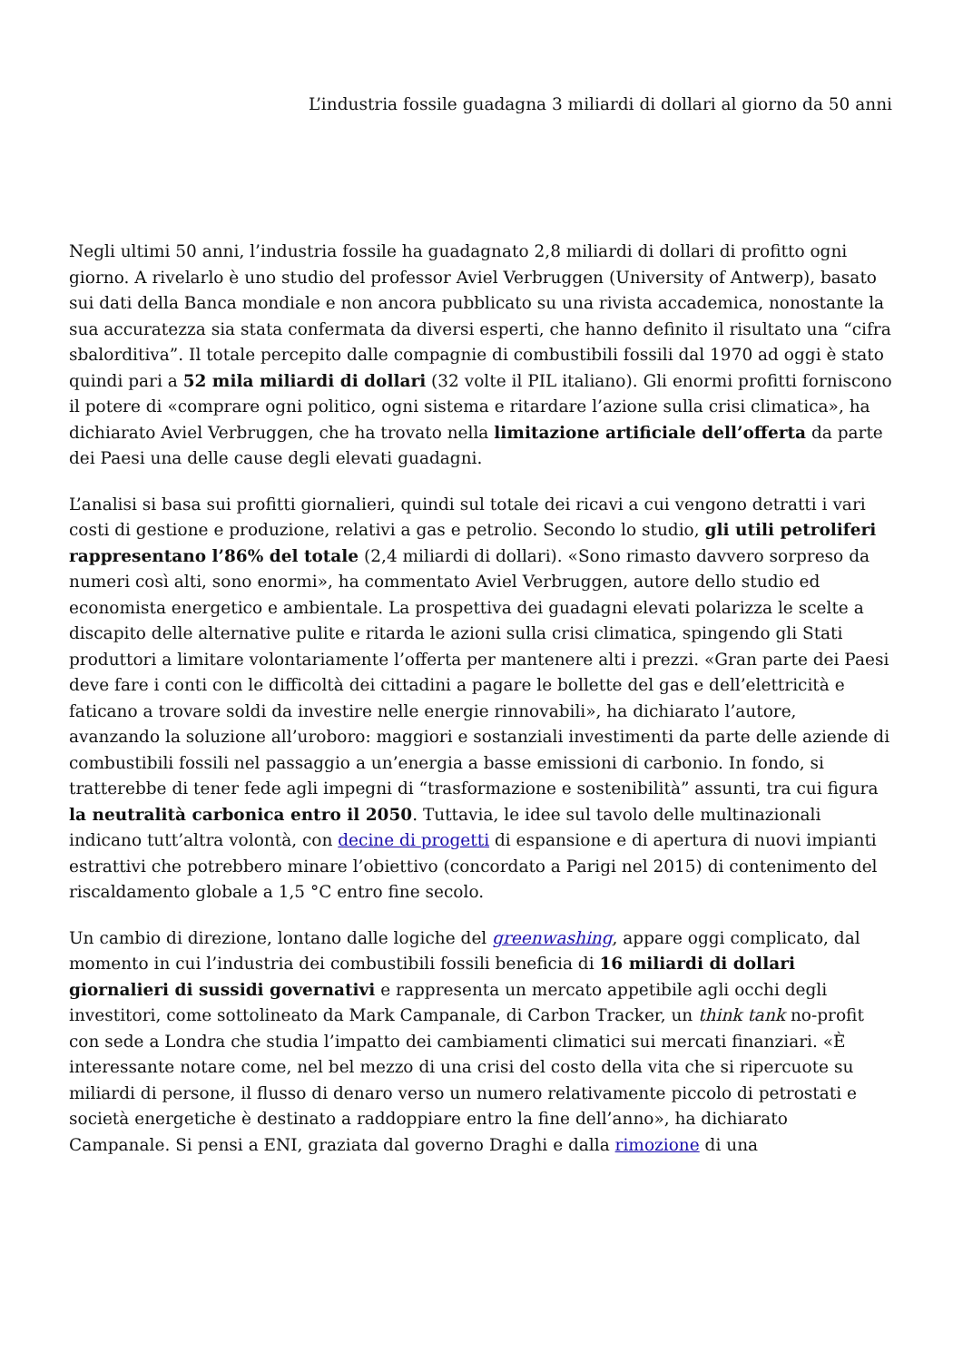L’industria fossile guadagna 3 miliardi di dollari al giorno da 50 anni
Negli ultimi 50 anni, l’industria fossile ha guadagnato 2,8 miliardi di dollari di profitto ogni giorno. A rivelarlo è uno studio del professor Aviel Verbruggen (University of Antwerp), basato sui dati della Banca mondiale e non ancora pubblicato su una rivista accademica, nonostante la sua accuratezza sia stata confermata da diversi esperti, che hanno definito il risultato una “cifra sbalorditiva”. Il totale percepito dalle compagnie di combustibili fossili dal 1970 ad oggi è stato quindi pari a 52 mila miliardi di dollari (32 volte il PIL italiano). Gli enormi profitti forniscono il potere di «comprare ogni politico, ogni sistema e ritardare l’azione sulla crisi climatica», ha dichiarato Aviel Verbruggen, che ha trovato nella limitazione artificiale dell’offerta da parte dei Paesi una delle cause degli elevati guadagni.
L’analisi si basa sui profitti giornalieri, quindi sul totale dei ricavi a cui vengono detratti i vari costi di gestione e produzione, relativi a gas e petrolio. Secondo lo studio, gli utili petroliferi rappresentano l’86% del totale (2,4 miliardi di dollari). «Sono rimasto davvero sorpreso da numeri così alti, sono enormi», ha commentato Aviel Verbruggen, autore dello studio ed economista energetico e ambientale. La prospettiva dei guadagni elevati polarizza le scelte a discapito delle alternative pulite e ritarda le azioni sulla crisi climatica, spingendo gli Stati produttori a limitare volontariamente l’offerta per mantenere alti i prezzi. «Gran parte dei Paesi deve fare i conti con le difficoltà dei cittadini a pagare le bollette del gas e dell’elettricità e faticano a trovare soldi da investire nelle energie rinnovabili», ha dichiarato l’autore, avanzando la soluzione all’uroboro: maggiori e sostanziali investimenti da parte delle aziende di combustibili fossili nel passaggio a un’energia a basse emissioni di carbonio. In fondo, si tratterebbe di tener fede agli impegni di “trasformazione e sostenibilità” assunti, tra cui figura la neutralità carbonica entro il 2050. Tuttavia, le idee sul tavolo delle multinazionali indicano tutt’altra volontà, con decine di progetti di espansione e di apertura di nuovi impianti estrattivi che potrebbero minare l’obiettivo (concordato a Parigi nel 2015) di contenimento del riscaldamento globale a 1,5 °C entro fine secolo.
Un cambio di direzione, lontano dalle logiche del greenwashing, appare oggi complicato, dal momento in cui l’industria dei combustibili fossili beneficia di 16 miliardi di dollari giornalieri di sussidi governativi e rappresenta un mercato appetibile agli occhi degli investitori, come sottolineato da Mark Campanale, di Carbon Tracker, un think tank no-profit con sede a Londra che studia l’impatto dei cambiamenti climatici sui mercati finanziari. «È interessante notare come, nel bel mezzo di una crisi del costo della vita che si ripercuote su miliardi di persone, il flusso di denaro verso un numero relativamente piccolo di petrostati e società energetiche è destinato a raddoppiare entro la fine dell’anno», ha dichiarato Campanale. Si pensi a ENI, graziata dal governo Draghi e dalla rimozione di una